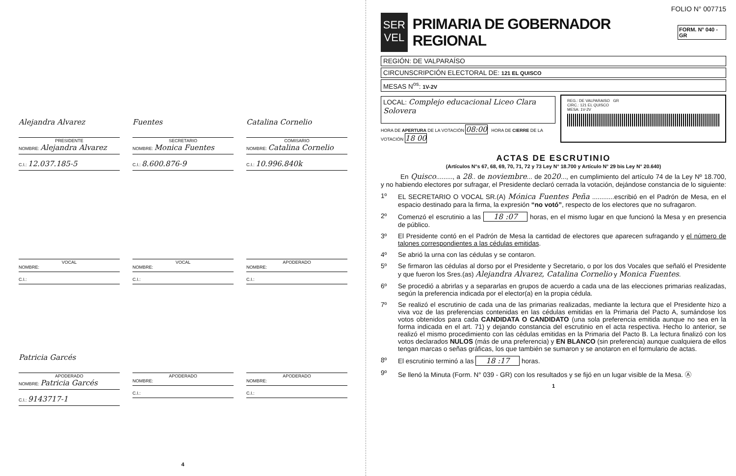Alejandra Alvarez
PRESIDENTE
NOMBRE: Alejandra Alvarez
C.I.: 12.037.185-5
Fuentes
SECRETARIO
NOMBRE: Monica Fuentes
C.I.: 8.600.876-9
Catalina Cornelio
COMISARIO
NOMBRE: Catalina Cornelio
C.I.: 10.996.840k
VOCAL
NOMBRE:
C.I.:
VOCAL
NOMBRE:
C.I.:
APODERADO
NOMBRE:
C.I.:
Patricia Garcés
APODERADO
NOMBRE: Patricia Garcés
C.I.: 9143717-1
APODERADO
NOMBRE:
C.I.:
APODERADO
NOMBRE:
C.I.:
4
FOLIO N° 007715
SER
VEL
PRIMARIA DE GOBERNADOR REGIONAL
FORM. N° 040 - GR
REGIÓN: DE VALPARAÍSO
CIRCUNSCRIPCIÓN ELECTORAL DE: 121 EL QUISCO
MESAS N<sup>os</sup>: 1V-2V
LOCAL: Complejo educacional Liceo Clara Solovera
HORA DE APERTURA DE LA VOTACIÓN 08:00 HORA DE CIERRE DE LA VOTACIÓN 18 00
REG.: DE VALPARAISO GR
CIRC.: 121 EL QUISCO
MESA: 1V-2V
ACTAS DE ESCRUTINIO
(Artículos N°s 67, 68, 69, 70, 71, 72 y 73 Ley N° 18.700 y Artículo N° 29 bis Ley N° 20.640)
En Quisco........., a 28.. de noviembre... de 2020..., en cumplimiento del artículo 74 de la Ley Nº 18.700, y no habiendo electores por sufragar, el Presidente declaró cerrada la votación, dejándose constancia de lo siguiente:
1º EL SECRETARIO O VOCAL SR.(A) Mónica Fuentes Peña ............escribió en el Padrón de Mesa, en el espacio destinado para la firma, la expresión “no votó”, respecto de los electores que no sufragaron.
2º Comenzó el escrutinio a las 18 :07 horas, en el mismo lugar en que funcionó la Mesa y en presencia de público.
3º El Presidente contó en el Padrón de Mesa la cantidad de electores que aparecen sufragando y el número de talones correspondientes a las cédulas emitidas.
4º Se abrió la urna con las cédulas y se contaron.
5º Se firmaron las cédulas al dorso por el Presidente y Secretario, o por los dos Vocales que señaló el Presidente y que fueron los Sres.(as) Alejandra Alvarez, Catalina Cornelio y Monica Fuentes.
6º Se procedió a abrirlas y a separarlas en grupos de acuerdo a cada una de las elecciones primarias realizadas, según la preferencia indicada por el elector(a) en la propia cédula.
7º Se realizó el escrutinio de cada una de las primarias realizadas, mediante la lectura que el Presidente hizo a viva voz de las preferencias contenidas en las cédulas emitidas en la Primaria del Pacto A, sumándose los votos obtenidos para cada CANDIDATA O CANDIDATO (una sola preferencia emitida aunque no sea en la forma indicada en el art. 71) y dejando constancia del escrutinio en el acta respectiva. Hecho lo anterior, se realizó el mismo procedimiento con las cédulas emitidas en la Primaria del Pacto B. La lectura finalizó con los votos declarados NULOS (más de una preferencia) y EN BLANCO (sin preferencia) aunque cualquiera de ellos tengan marcas o señas gráficas, los que también se sumaron y se anotaron en el formulario de actas.
8º El escrutinio terminó a las 18 :17 horas.
9º Se llenó la Minuta (Form. N° 039 - GR) con los resultados y se fijó en un lugar visible de la Mesa. Ⓐ
1